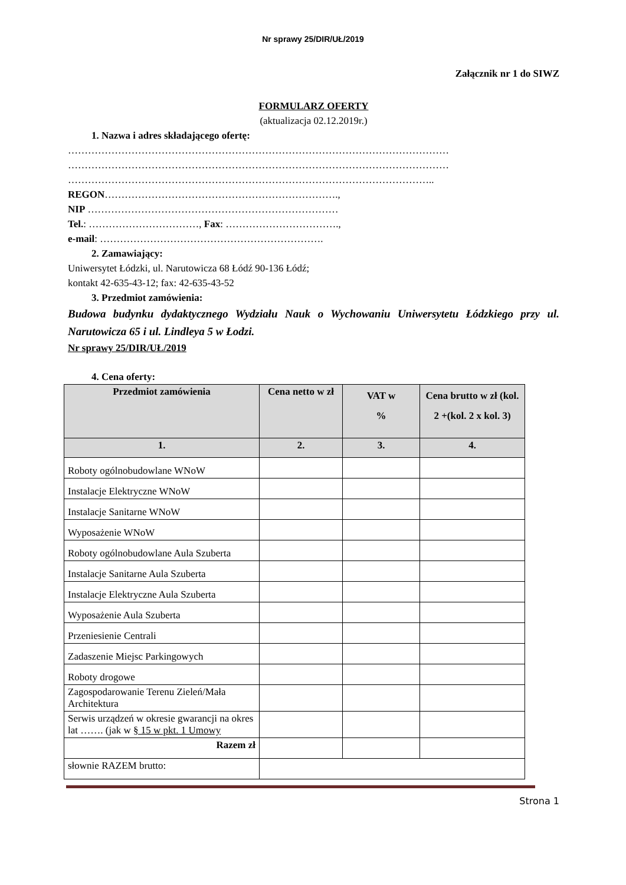Nr sprawy 25/DIR/UŁ/2019
Załącznik nr 1 do SIWZ
FORMULARZ OFERTY
(aktualizacja 02.12.2019r.)
1. Nazwa i adres składającego ofertę:
……………………………………………………………………………………………………
……………………………………………………………………………………………………
………………………………………………………………………………………………..
REGON…………………………………………………………….,
NIP …………………………………………………………………
Tel.: ……………………………, Fax: …………………………….,
e-mail: ………………………………………………………….
2. Zamawiający:
Uniwersytet Łódzki, ul. Narutowicza 68 Łódź 90-136 Łódź;
kontakt 42-635-43-12; fax: 42-635-43-52
3. Przedmiot zamówienia:
Budowa budynku dydaktycznego Wydziału Nauk o Wychowaniu Uniwersytetu Łódzkiego przy ul. Narutowicza 65 i ul. Lindleya 5 w Łodzi.
Nr sprawy 25/DIR/UŁ/2019
4. Cena oferty:
| Przedmiot zamówienia | Cena netto w zł | VAT w % | Cena brutto w zł (kol. 2 +(kol. 2 x kol. 3) |
| --- | --- | --- | --- |
| 1. | 2. | 3. | 4. |
| Roboty ogólnobudowlane WNoW | | | |
| Instalacje Elektryczne WNoW | | | |
| Instalacje Sanitarne WNoW | | | |
| Wyposażenie WNoW | | | |
| Roboty ogólnobudowlane Aula Szuberta | | | |
| Instalacje Sanitarne Aula Szuberta | | | |
| Instalacje Elektryczne Aula Szuberta | | | |
| Wyposażenie Aula Szuberta | | | |
| Przeniesienie Centrali | | | |
| Zadaszenie Miejsc Parkingowych | | | |
| Roboty drogowe | | | |
| Zagospodarowanie Terenu Zieleń/Mała Architektura | | | |
| Serwis urządzeń w okresie gwarancji na okres lat ……. (jak w § 15 w pkt. 1 Umowy | | | |
| Razem zł | | | |
| słownie RAZEM brutto: | | | |
Strona 1